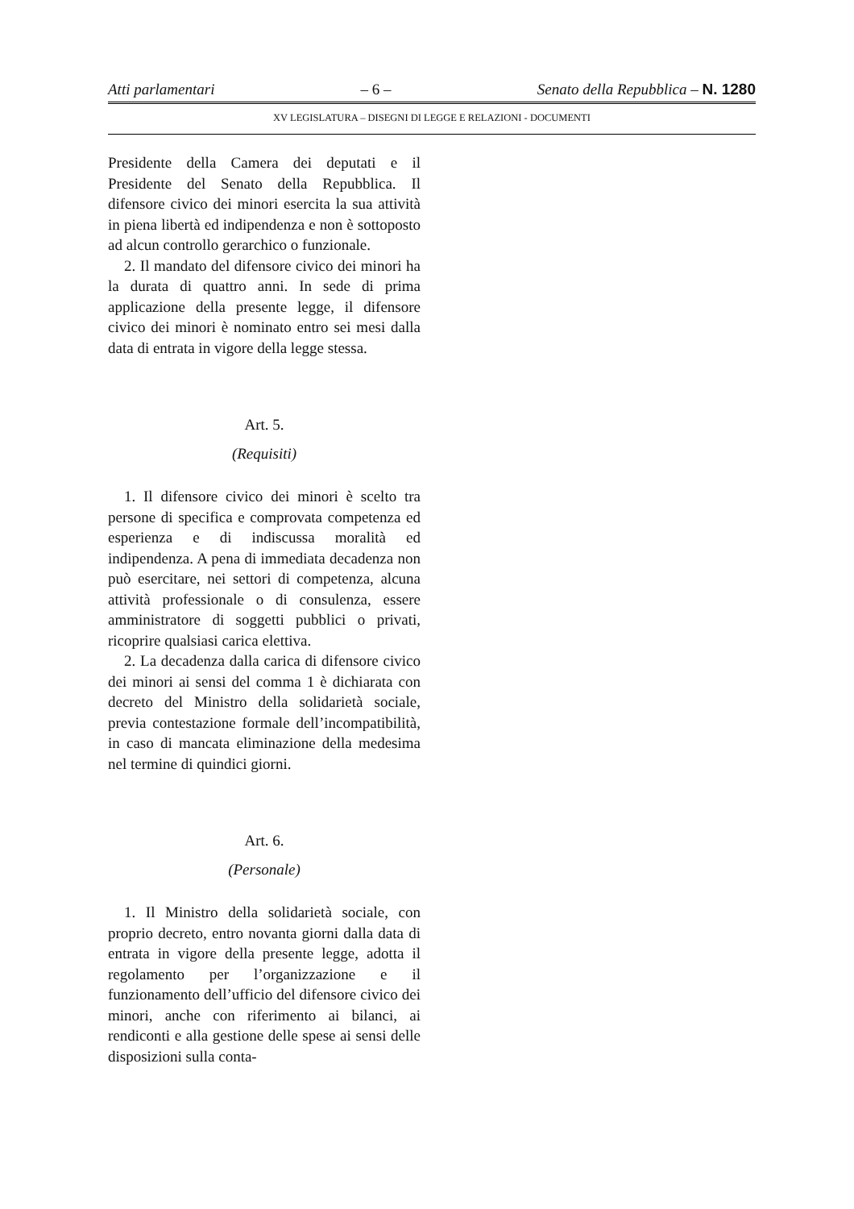Atti parlamentari – 6 – Senato della Repubblica – N. 1280
XV LEGISLATURA – DISEGNI DI LEGGE E RELAZIONI - DOCUMENTI
Presidente della Camera dei deputati e il Presidente del Senato della Repubblica. Il difensore civico dei minori esercita la sua attività in piena libertà ed indipendenza e non è sottoposto ad alcun controllo gerarchico o funzionale.
2. Il mandato del difensore civico dei minori ha la durata di quattro anni. In sede di prima applicazione della presente legge, il difensore civico dei minori è nominato entro sei mesi dalla data di entrata in vigore della legge stessa.
Art. 5.
(Requisiti)
1. Il difensore civico dei minori è scelto tra persone di specifica e comprovata competenza ed esperienza e di indiscussa moralità ed indipendenza. A pena di immediata decadenza non può esercitare, nei settori di competenza, alcuna attività professionale o di consulenza, essere amministratore di soggetti pubblici o privati, ricoprire qualsiasi carica elettiva.
2. La decadenza dalla carica di difensore civico dei minori ai sensi del comma 1 è dichiarata con decreto del Ministro della solidarietà sociale, previa contestazione formale dell’incompatibilità, in caso di mancata eliminazione della medesima nel termine di quindici giorni.
Art. 6.
(Personale)
1. Il Ministro della solidarietà sociale, con proprio decreto, entro novanta giorni dalla data di entrata in vigore della presente legge, adotta il regolamento per l’organizzazione e il funzionamento dell’ufficio del difensore civico dei minori, anche con riferimento ai bilanci, ai rendiconti e alla gestione delle spese ai sensi delle disposizioni sulla conta-